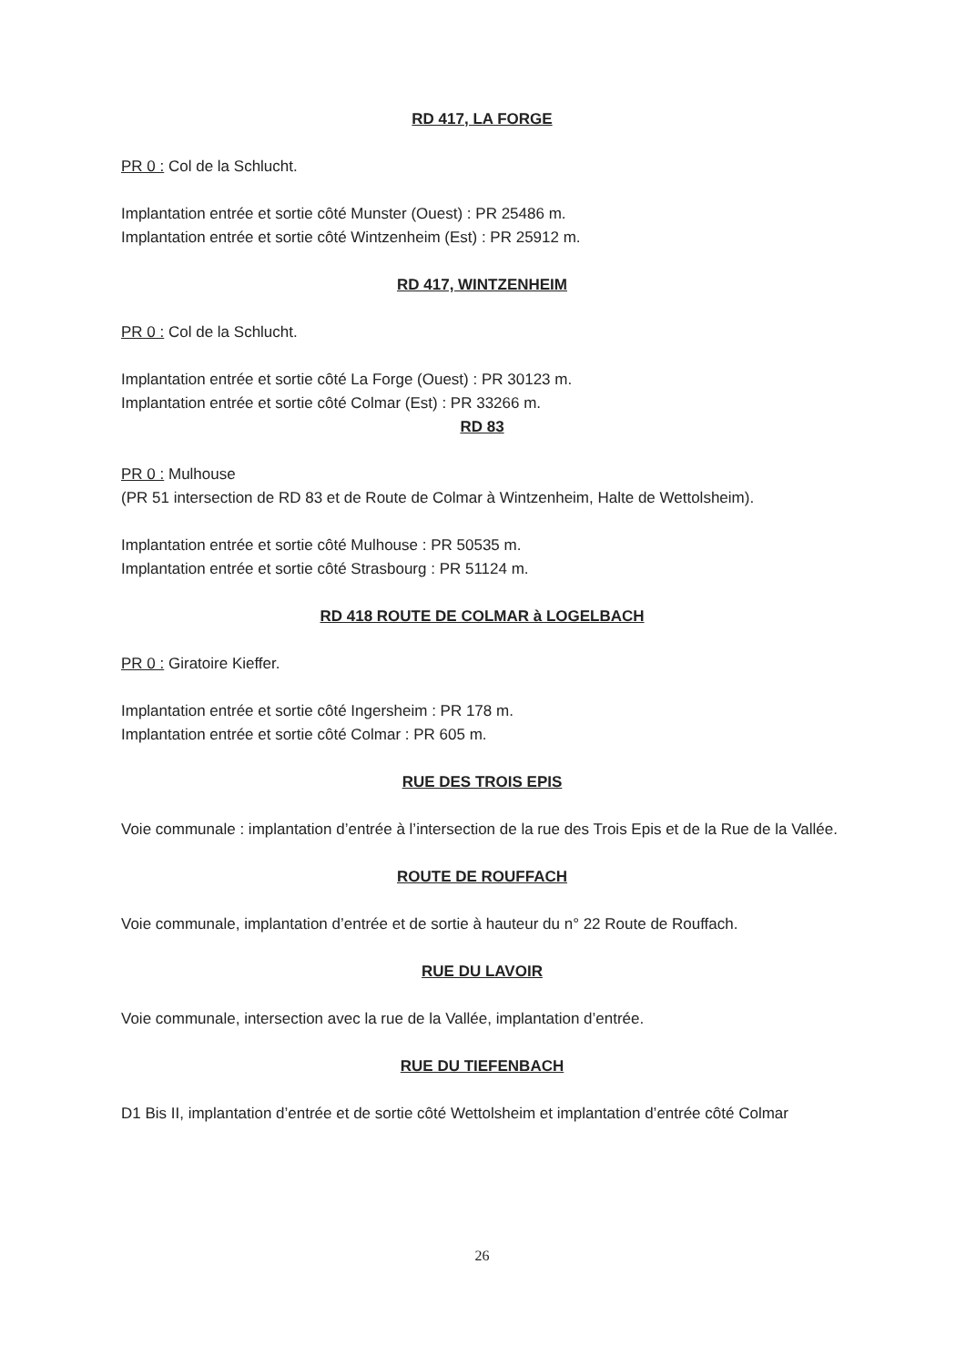RD 417, LA FORGE
PR 0 : Col de la Schlucht.
Implantation entrée et sortie côté Munster (Ouest) : PR 25486 m.
Implantation entrée et sortie côté Wintzenheim (Est) : PR 25912 m.
RD 417, WINTZENHEIM
PR 0 : Col de la Schlucht.
Implantation entrée et sortie côté La Forge (Ouest) : PR 30123 m.
Implantation entrée et sortie côté Colmar (Est) : PR 33266 m.
RD 83
PR 0 : Mulhouse
(PR 51 intersection de RD 83 et de Route de Colmar à Wintzenheim, Halte de Wettolsheim).
Implantation entrée et sortie côté Mulhouse : PR 50535 m.
Implantation entrée et sortie côté Strasbourg : PR 51124 m.
RD 418 ROUTE DE COLMAR à LOGELBACH
PR 0 : Giratoire Kieffer.
Implantation entrée et sortie côté Ingersheim : PR 178 m.
Implantation entrée et sortie côté Colmar : PR 605 m.
RUE DES TROIS EPIS
Voie communale : implantation d’entrée à l’intersection de la rue des Trois Epis et de la Rue de la Vallée.
ROUTE DE ROUFFACH
Voie communale, implantation d’entrée et de sortie à hauteur du n° 22 Route de Rouffach.
RUE DU LAVOIR
Voie communale, intersection avec la rue de la Vallée, implantation d’entrée.
RUE DU TIEFENBACH
D1 Bis II, implantation d’entrée et de sortie côté Wettolsheim et implantation d’entrée côté Colmar
26